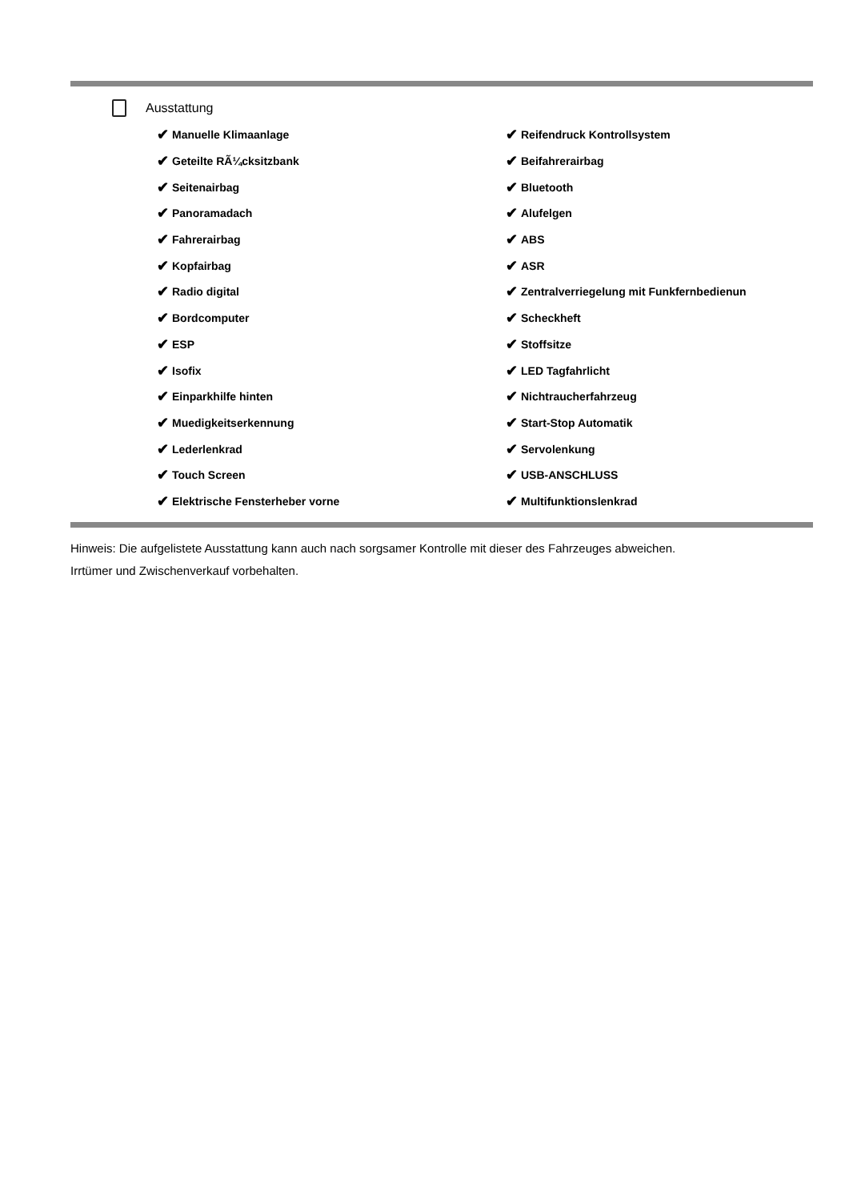Ausstattung
✔ Manuelle Klimaanlage
✔ Reifendruck Kontrollsystem
✔ Geteilte RÃ¼cksitzbank
✔ Beifahrerairbag
✔ Seitenairbag
✔ Bluetooth
✔ Panoramadach
✔ Alufelgen
✔ Fahrerairbag
✔ ABS
✔ Kopfairbag
✔ ASR
✔ Radio digital
✔ Zentralverriegelung mit Funkfernbedienun
✔ Bordcomputer
✔ Scheckheft
✔ ESP
✔ Stoffsitze
✔ Isofix
✔ LED Tagfahrlicht
✔ Einparkhilfe hinten
✔ Nichtraucherfahrzeug
✔ Muedigkeitserkennung
✔ Start-Stop Automatik
✔ Lederlenkrad
✔ Servolenkung
✔ Touch Screen
✔ USB-ANSCHLUSS
✔ Elektrische Fensterheber vorne
✔ Multifunktionslenkrad
Hinweis: Die aufgelistete Ausstattung kann auch nach sorgsamer Kontrolle mit dieser des Fahrzeuges abweichen. Irrtümer und Zwischenverkauf vorbehalten.